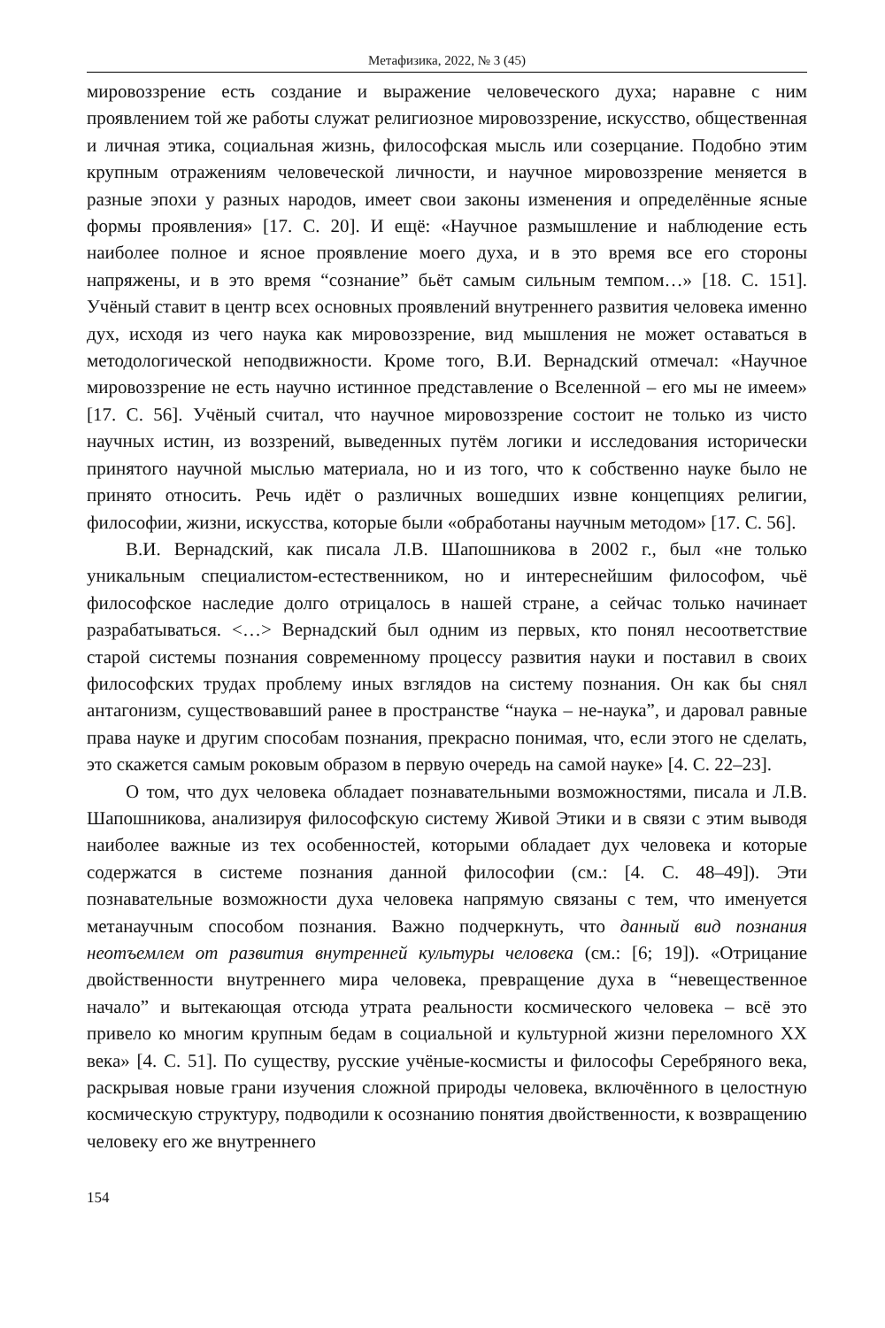Метафизика, 2022, № 3 (45)
мировоззрение есть создание и выражение человеческого духа; наравне с ним проявлением той же работы служат религиозное мировоззрение, искусство, общественная и личная этика, социальная жизнь, философская мысль или созерцание. Подобно этим крупным отражениям человеческой личности, и научное мировоззрение меняется в разные эпохи у разных народов, имеет свои законы изменения и определённые ясные формы проявления» [17. С. 20]. И ещё: «Научное размышление и наблюдение есть наиболее полное и ясное проявление моего духа, и в это время все его стороны напряжены, и в это время “сознание” бьёт самым сильным темпом…» [18. С. 151]. Учёный ставит в центр всех основных проявлений внутреннего развития человека именно дух, исходя из чего наука как мировоззрение, вид мышления не может оставаться в методологической неподвижности. Кроме того, В.И. Вернадский отмечал: «Научное мировоззрение не есть научно истинное представление о Вселенной – его мы не имеем» [17. С. 56]. Учёный считал, что научное мировоззрение состоит не только из чисто научных истин, из воззрений, выведенных путём логики и исследования исторически принятого научной мыслью материала, но и из того, что к собственно науке было не принято относить. Речь идёт о различных вошедших извне концепциях религии, философии, жизни, искусства, которые были «обработаны научным методом» [17. С. 56].
В.И. Вернадский, как писала Л.В. Шапошникова в 2002 г., был «не только уникальным специалистом-естественником, но и интереснейшим философом, чьё философское наследие долго отрицалось в нашей стране, а сейчас только начинает разрабатываться. <…> Вернадский был одним из первых, кто понял несоответствие старой системы познания современному процессу развития науки и поставил в своих философских трудах проблему иных взглядов на систему познания. Он как бы снял антагонизм, существовавший ранее в пространстве “наука – не-наука”, и даровал равные права науке и другим способам познания, прекрасно понимая, что, если этого не сделать, это скажется самым роковым образом в первую очередь на самой науке» [4. С. 22–23].
О том, что дух человека обладает познавательными возможностями, писала и Л.В. Шапошникова, анализируя философскую систему Живой Этики и в связи с этим выводя наиболее важные из тех особенностей, которыми обладает дух человека и которые содержатся в системе познания данной философии (см.: [4. С. 48–49]). Эти познавательные возможности духа человека напрямую связаны с тем, что именуется метанаучным способом познания. Важно подчеркнуть, что данный вид познания неотъемлем от развития внутренней культуры человека (см.: [6; 19]). «Отрицание двойственности внутреннего мира человека, превращение духа в “невещественное начало” и вытекающая отсюда утрата реальности космического человека – всё это привело ко многим крупным бедам в социальной и культурной жизни переломного XX века» [4. С. 51]. По существу, русские учёные-космисты и философы Серебряного века, раскрывая новые грани изучения сложной природы человека, включённого в целостную космическую структуру, подводили к осознанию понятия двойственности, к возвращению человеку его же внутреннего
154